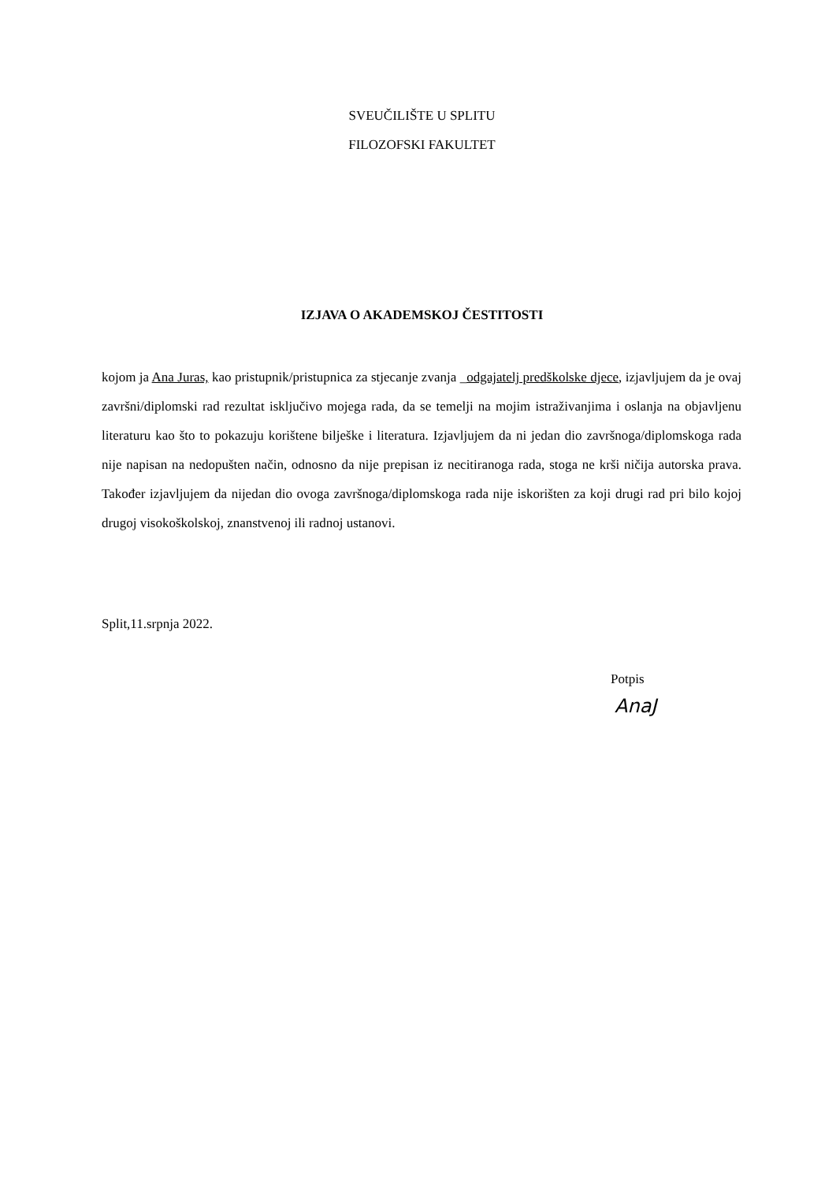SVEUČILIŠTE U SPLITU
FILOZOFSKI FAKULTET
IZJAVA O AKADEMSKOJ ČESTITOSTI
kojom ja Ana Juras, kao pristupnik/pristupnica za stjecanje zvanja _odgajatelj predškolske djece, izjavljujem da je ovaj završni/diplomski rad rezultat isključivo mojega rada, da se temelji na mojim istraživanjima i oslanja na objavljenu literaturu kao što to pokazuju korištene bilješke i literatura. Izjavljujem da ni jedan dio završnoga/diplomskoga rada nije napisan na nedopušten način, odnosno da nije prepisan iz necitiranoga rada, stoga ne krši ničija autorska prava. Također izjavljujem da nijedan dio ovoga završnoga/diplomskoga rada nije iskorišten za koji drugi rad pri bilo kojoj drugoj visokoškolskoj, znanstvenoj ili radnoj ustanovi.
Split,11.srpnja 2022.
Potpis
AnaJ